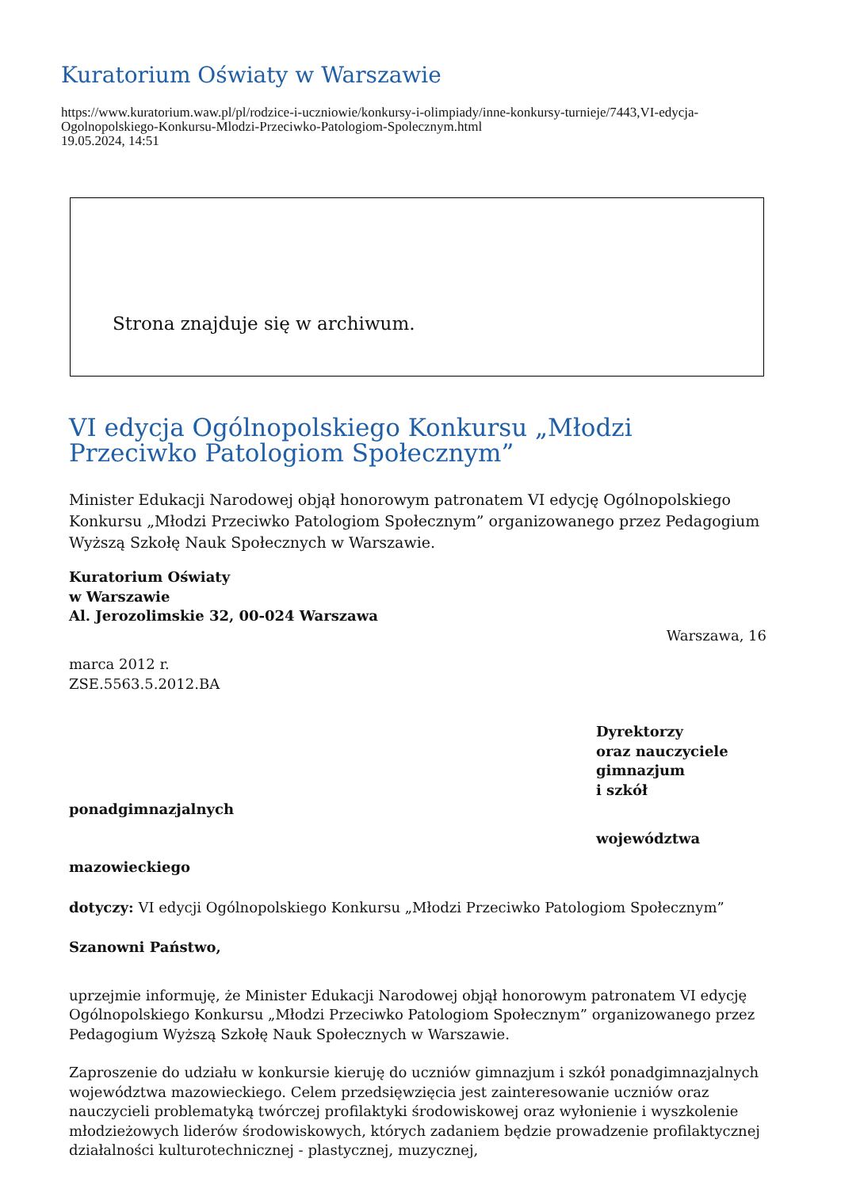Kuratorium Oświaty w Warszawie
https://www.kuratorium.waw.pl/pl/rodzice-i-uczniowie/konkursy-i-olimpiady/inne-konkursy-turnieje/7443,VI-edycja-Ogolnopolskiego-Konkursu-Mlodzi-Przeciwko-Patologiom-Spolecznym.html
19.05.2024, 14:51
Strona znajduje się w archiwum.
VI edycja Ogólnopolskiego Konkursu „Młodzi Przeciwko Patologiom Społecznym”
Minister Edukacji Narodowej objął honorowym patronatem VI edycję Ogólnopolskiego Konkursu „Młodzi Przeciwko Patologiom Społecznym” organizowanego przez Pedagogium Wyższą Szkołę Nauk Społecznych w Warszawie.
Kuratorium Oświaty
w Warszawie
Al. Jerozolimskie 32, 00-024 Warszawa
Warszawa, 16
marca 2012 r.
ZSE.5563.5.2012.BA
Dyrektorzy
oraz nauczyciele
gimnazjum
i szkół
ponadgimnazjalnych
województwa
mazowieckiego
dotyczy: VI edycji Ogólnopolskiego Konkursu „Młodzi Przeciwko Patologiom Społecznym”
Szanowni Państwo,
uprzejmie informuję, że Minister Edukacji Narodowej objął honorowym patronatem VI edycję Ogólnopolskiego Konkursu „Młodzi Przeciwko Patologiom Społecznym” organizowanego przez Pedagogium Wyższą Szkołę Nauk Społecznych w Warszawie.
Zaproszenie do udziału w konkursie kieruję do uczniów gimnazjum i szkół ponadgimnazjalnych województwa mazowieckiego. Celem przedsięwzięcia jest zainteresowanie uczniów oraz nauczycieli problematyką twórczej profilaktyki środowiskowej oraz wyłonienie i wyszkolenie młodzieżowych liderów środowiskowych, których zadaniem będzie prowadzenie profilaktycznej działalności kulturotechnicznej - plastycznej, muzycznej,